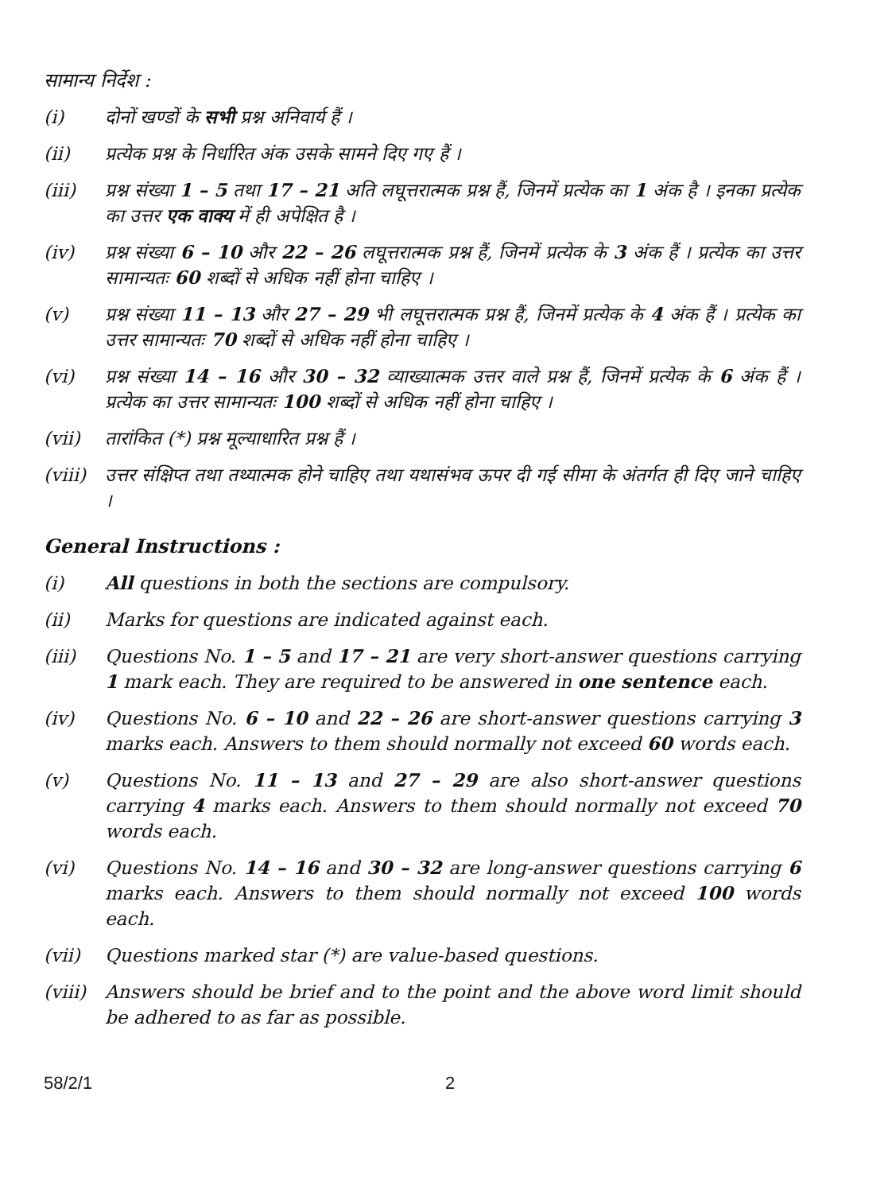सामान्य निर्देश :
(i) दोनों खण्डों के सभी प्रश्न अनिवार्य हैं ।
(ii) प्रत्येक प्रश्न के निर्धारित अंक उसके सामने दिए गए हैं ।
(iii) प्रश्न संख्या 1 – 5 तथा 17 – 21 अति लघूत्तरात्मक प्रश्न हैं, जिनमें प्रत्येक का 1 अंक है । इनका प्रत्येक का उत्तर एक वाक्य में ही अपेक्षित है ।
(iv) प्रश्न संख्या 6 – 10 और 22 – 26 लघूत्तरात्मक प्रश्न हैं, जिनमें प्रत्येक के 3 अंक हैं । प्रत्येक का उत्तर सामान्यतः 60 शब्दों से अधिक नहीं होना चाहिए ।
(v) प्रश्न संख्या 11 – 13 और 27 – 29 भी लघूत्तरात्मक प्रश्न हैं, जिनमें प्रत्येक के 4 अंक हैं । प्रत्येक का उत्तर सामान्यतः 70 शब्दों से अधिक नहीं होना चाहिए ।
(vi) प्रश्न संख्या 14 – 16 और 30 – 32 व्याख्यात्मक उत्तर वाले प्रश्न हैं, जिनमें प्रत्येक के 6 अंक हैं । प्रत्येक का उत्तर सामान्यतः 100 शब्दों से अधिक नहीं होना चाहिए ।
(vii) तारांकित (*) प्रश्न मूल्याधारित प्रश्न हैं ।
(viii)
उत्तर संक्षिप्त तथा तथ्यात्मक होने चाहिए तथा यथासंभव ऊपर दी गई सीमा के अंतर्गत ही दिए जाने चाहिए ।
General Instructions :
(i) All questions in both the sections are compulsory.
(ii) Marks for questions are indicated against each.
(iii) Questions No. 1 – 5 and 17 – 21 are very short-answer questions carrying 1 mark each. They are required to be answered in one sentence each.
(iv) Questions No. 6 – 10 and 22 – 26 are short-answer questions carrying 3 marks each. Answers to them should normally not exceed 60 words each.
(v) Questions No. 11 – 13 and 27 – 29 are also short-answer questions carrying 4 marks each. Answers to them should normally not exceed 70 words each.
(vi) Questions No. 14 – 16 and 30 – 32 are long-answer questions carrying 6 marks each. Answers to them should normally not exceed 100 words each.
(vii) Questions marked star (*) are value-based questions.
(viii)
Answers should be brief and to the point and the above word limit should be adhered to as far as possible.
58/2/1 2